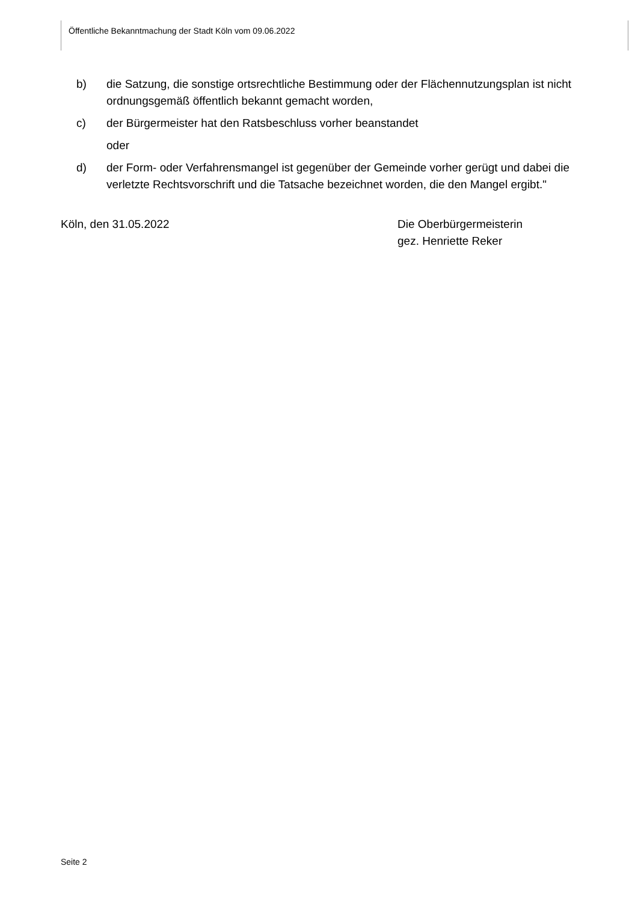Öffentliche Bekanntmachung der Stadt Köln vom 09.06.2022
b) die Satzung, die sonstige ortsrechtliche Bestimmung oder der Flächennutzungsplan ist nicht ordnungsgemäß öffentlich bekannt gemacht worden,
c) der Bürgermeister hat den Ratsbeschluss vorher beanstandet
oder
d) der Form- oder Verfahrensmangel ist gegenüber der Gemeinde vorher gerügt und dabei die verletzte Rechtsvorschrift und die Tatsache bezeichnet worden, die den Mangel ergibt."
Köln, den 31.05.2022 Die Oberbürgermeisterin
gez. Henriette Reker
Seite 2